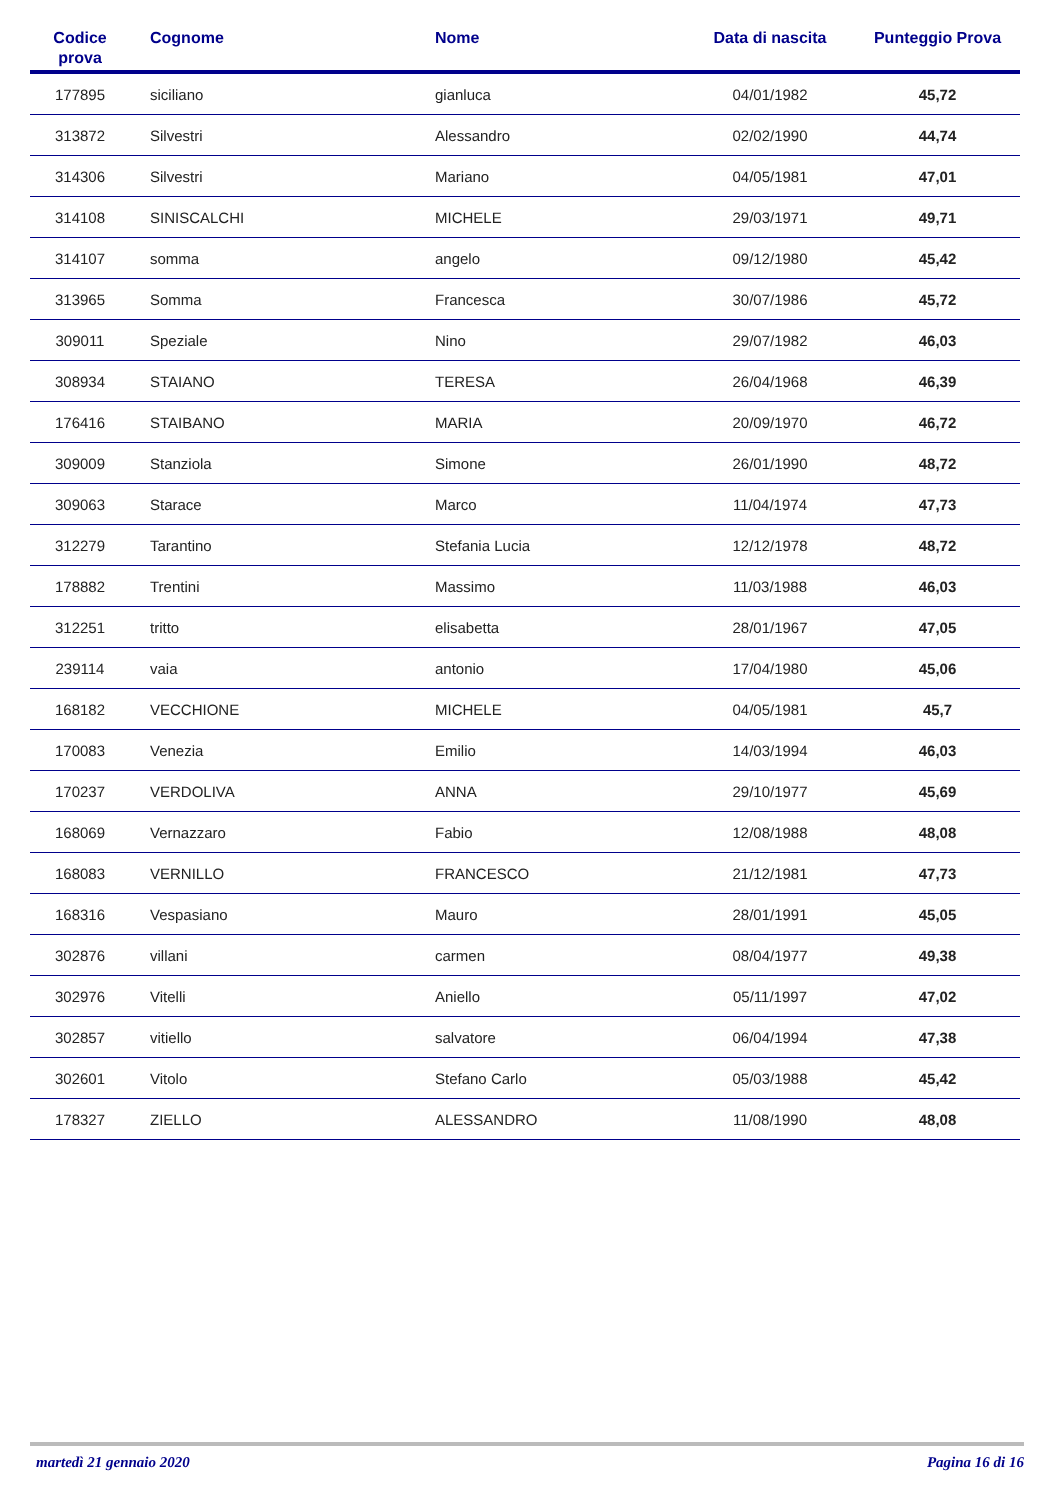| Codice prova | Cognome | Nome | Data di nascita | Punteggio Prova |
| --- | --- | --- | --- | --- |
| 177895 | siciliano | gianluca | 04/01/1982 | 45,72 |
| 313872 | Silvestri | Alessandro | 02/02/1990 | 44,74 |
| 314306 | Silvestri | Mariano | 04/05/1981 | 47,01 |
| 314108 | SINISCALCHI | MICHELE | 29/03/1971 | 49,71 |
| 314107 | somma | angelo | 09/12/1980 | 45,42 |
| 313965 | Somma | Francesca | 30/07/1986 | 45,72 |
| 309011 | Speziale | Nino | 29/07/1982 | 46,03 |
| 308934 | STAIANO | TERESA | 26/04/1968 | 46,39 |
| 176416 | STAIBANO | MARIA | 20/09/1970 | 46,72 |
| 309009 | Stanziola | Simone | 26/01/1990 | 48,72 |
| 309063 | Starace | Marco | 11/04/1974 | 47,73 |
| 312279 | Tarantino | Stefania Lucia | 12/12/1978 | 48,72 |
| 178882 | Trentini | Massimo | 11/03/1988 | 46,03 |
| 312251 | tritto | elisabetta | 28/01/1967 | 47,05 |
| 239114 | vaia | antonio | 17/04/1980 | 45,06 |
| 168182 | VECCHIONE | MICHELE | 04/05/1981 | 45,7 |
| 170083 | Venezia | Emilio | 14/03/1994 | 46,03 |
| 170237 | VERDOLIVA | ANNA | 29/10/1977 | 45,69 |
| 168069 | Vernazzaro | Fabio | 12/08/1988 | 48,08 |
| 168083 | VERNILLO | FRANCESCO | 21/12/1981 | 47,73 |
| 168316 | Vespasiano | Mauro | 28/01/1991 | 45,05 |
| 302876 | villani | carmen | 08/04/1977 | 49,38 |
| 302976 | Vitelli | Aniello | 05/11/1997 | 47,02 |
| 302857 | vitiello | salvatore | 06/04/1994 | 47,38 |
| 302601 | Vitolo | Stefano Carlo | 05/03/1988 | 45,42 |
| 178327 | ZIELLO | ALESSANDRO | 11/08/1990 | 48,08 |
martedì 21 gennaio 2020 Pagina 16 di 16